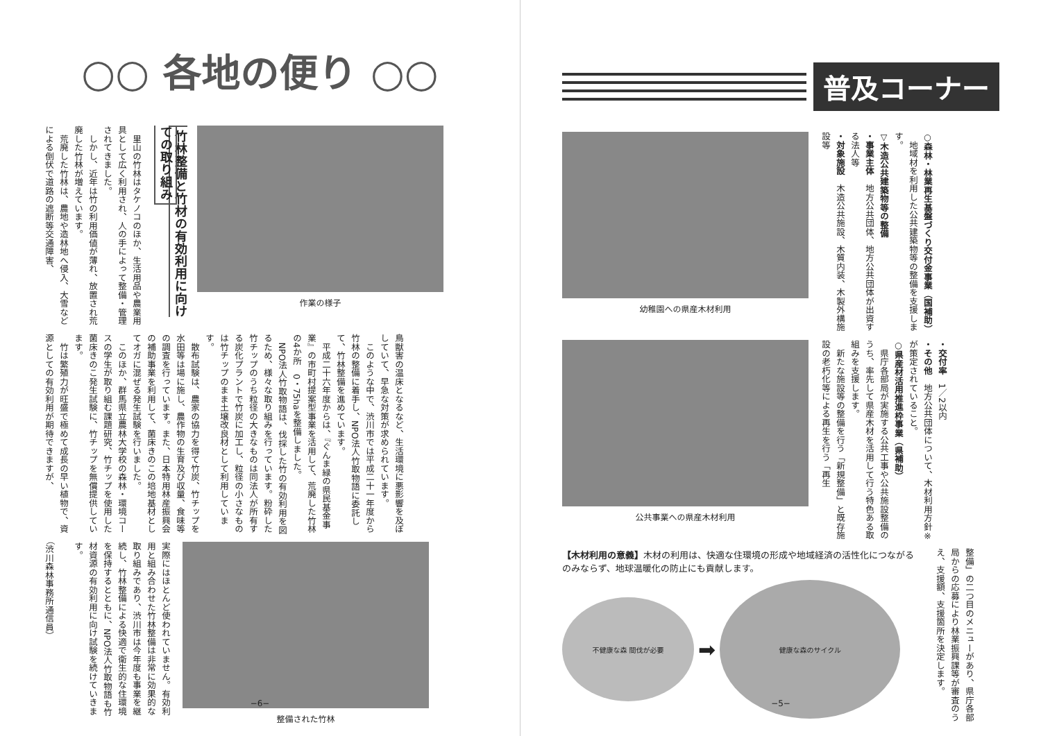○○ 各地の便り ○○
竹林整備と竹材の有効利用に向けての取り組み
　里山の竹林はタケノコのほか、生活用品や農業用具として広く利用され、人の手によって整備・管理されてきました。
　しかし、近年は竹の利用価値が薄れ、放置され荒廃した竹林が増えています。
　荒廃した竹林は、農地や造林地へ侵入、大雪などによる倒伏で道路の遮断等交通障害、
作業の様子
鳥獣害の温床となるなど、生活環境に悪影響を及ぼしていて、早急な対策が求められています。
　このような中で、渋川市では平成二十一年度から竹林の整備に着手し、NPO法人竹取物語に委託して、竹林整備を進めています。
　平成二十六年度からは、『ぐんま緑の県民基金事業』の市町村提案型事業を活用して、荒廃した竹林の4か所　0・75haを整備しました。
　NPO法人竹取物語は、伐採した竹の有効利用を図るため、様々な取り組みを行っています。粉砕した竹チップのうち粒径の大きなものは同法人が所有する炭化プラントで竹炭に加工し、粒径の小さなものは竹チップのまま土壌改良材として利用しています。
　散布試験は、農家の協力を得て竹炭、竹チップを水田等は場に施し、農作物の生育及び収量、食味等の調査を行っています。また、日本特用林産振興会の補助事業を利用して、菌床きのこの培地基材としてオガに混ぜる発生試験を行いました。
　このほか、群馬県立農林大学校の森林・環境コースの学生が取り組む課題研究、竹チップを使用した菌床きのこ発生試験に、竹チップを無償提供しています。
　竹は繁殖力が旺盛で極めて成長の早い植物で、資源としての有効利用が期待できますが、
実際にはほとんど使われていません。有効利用と組み合わせた竹林整備は非常に効果的な取り組みであり、渋川市は今年度も事業を継続し、竹林整備による快適で衛生的な住環境を保持するとともに、NPO法人竹取物語も竹材資源の有効利用に向け試験を続けていきます。
（渋川森林事務所通信員）
整備された竹林
−6−
普及コーナー
幼稚園への県産木材利用
○森林・林業再生基盤づくり交付金事業（国補助）
　地域材を利用した公共建築物等の整備を支援します。
▽木造公共建築物等の整備
・事業主体　地方公共団体、地方公共団体が出資する法人等
・対象施設　木造公共施設、木質内装、木製外構施設等
公共事業への県産木材利用
・交付率　1／2以内
・その他　地方公共団体について、木材利用方針※が策定されていること。
○県産材活用推進枠事業（県補助）
　県庁各部局が実施する公共工事や公共施設整備のうち、率先して県産木材を活用して行う特色ある取組みを支援します。
　新たな施設等の整備を行う「新規整備」と既存施設の老朽化等による再生を行う「再生
【木材利用の意義】木材の利用は、快適な住環境の形成や地域経済の活性化につながるのみならず、地球温暖化の防止にも貢献します。
不健康な森 間伐が必要
➡
健康な森のサイクル
整備」の二つ目のメニューがあり、県庁各部局からの応募により林業振興課等が審査のうえ、支援額、支援箇所を決定します。
−5−